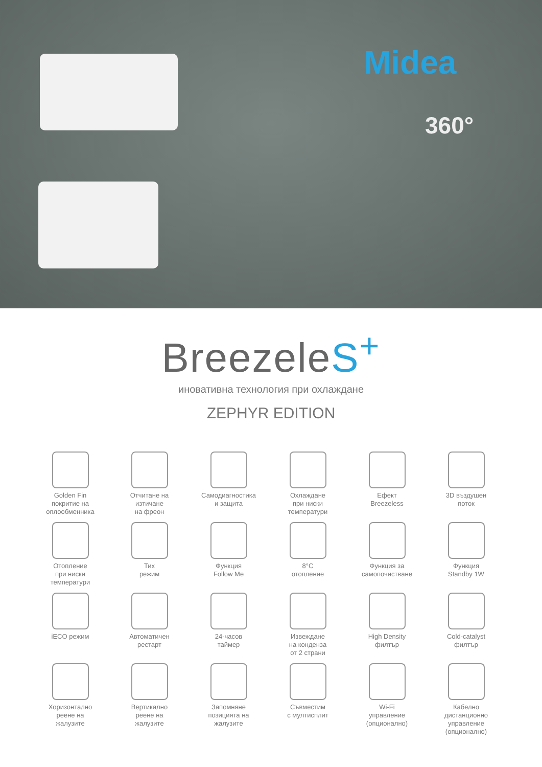Midea
360°
BreezeleS<sup>+</sup>
иновативна технология при охлаждане
ZEPHYR EDITION
Golden Fin
покритие на
оплообменника
Отчитане на
изтичане
на фреон
Самодиагностика
и защита
Охлаждане
при ниски
температури
Ефект
Breezeless
3D въздушен
поток
Отопление
при ниски
температури
Тих
режим
Функция
Follow Me
8°C
отопление
Функция за
самопочистване
Функция
Standby 1W
iECO режим
Автоматичен
рестарт
24-часов
таймер
Извеждане
на конденза
от 2 страни
High Density
филтър
Cold-catalyst
филтър
Хоризонтално
реене на
жалузите
Вертикално
реене на
жалузите
Запомняне
позицията на
жалузите
Съвместим
с мултисплит
Wi-Fi
управление
(опционално)
Кабелно
дистанционно
управление
(опционално)